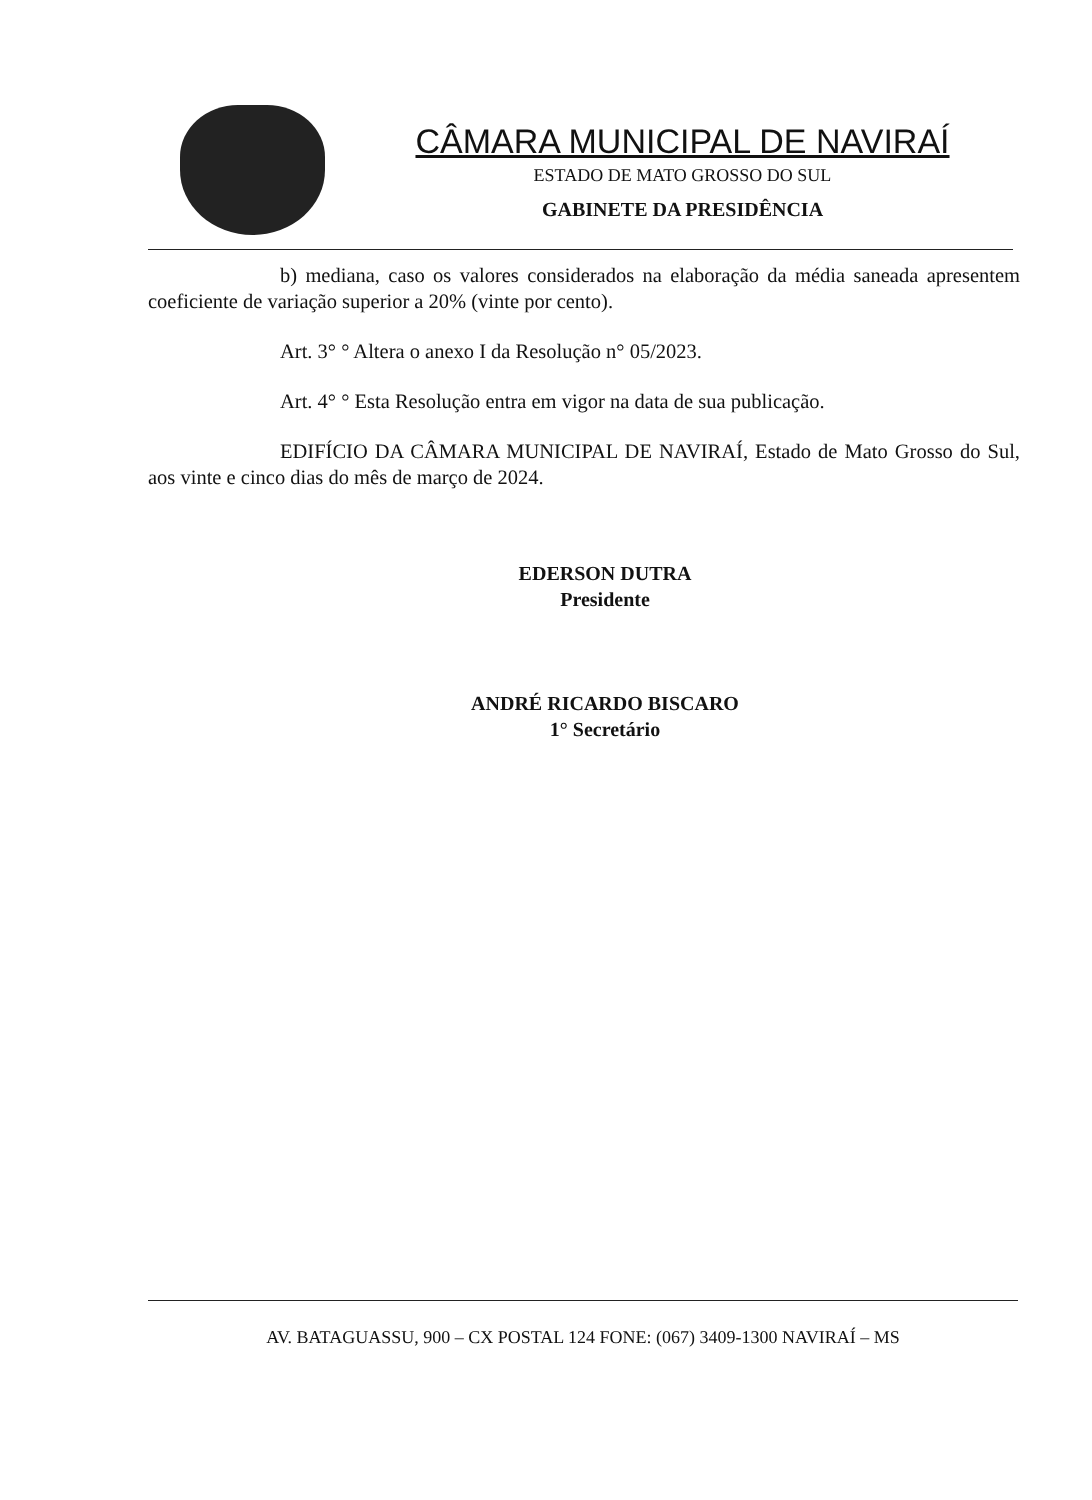CÂMARA MUNICIPAL DE NAVIRAÍ
ESTADO DE MATO GROSSO DO SUL
GABINETE DA PRESIDÊNCIA
b) mediana, caso os valores considerados na elaboração da média saneada apresentem coeficiente de variação superior a 20% (vinte por cento).
Art. 3° ° Altera o anexo I da Resolução n° 05/2023.
Art. 4° ° Esta Resolução entra em vigor na data de sua publicação.
EDIFÍCIO DA CÂMARA MUNICIPAL DE NAVIRAÍ, Estado de Mato Grosso do Sul, aos vinte e cinco dias do mês de março de 2024.
EDERSON DUTRA
Presidente
ANDRÉ RICARDO BISCARO
1° Secretário
AV. BATAGUASSU, 900 – CX POSTAL 124 FONE: (067) 3409-1300 NAVIRAÍ – MS